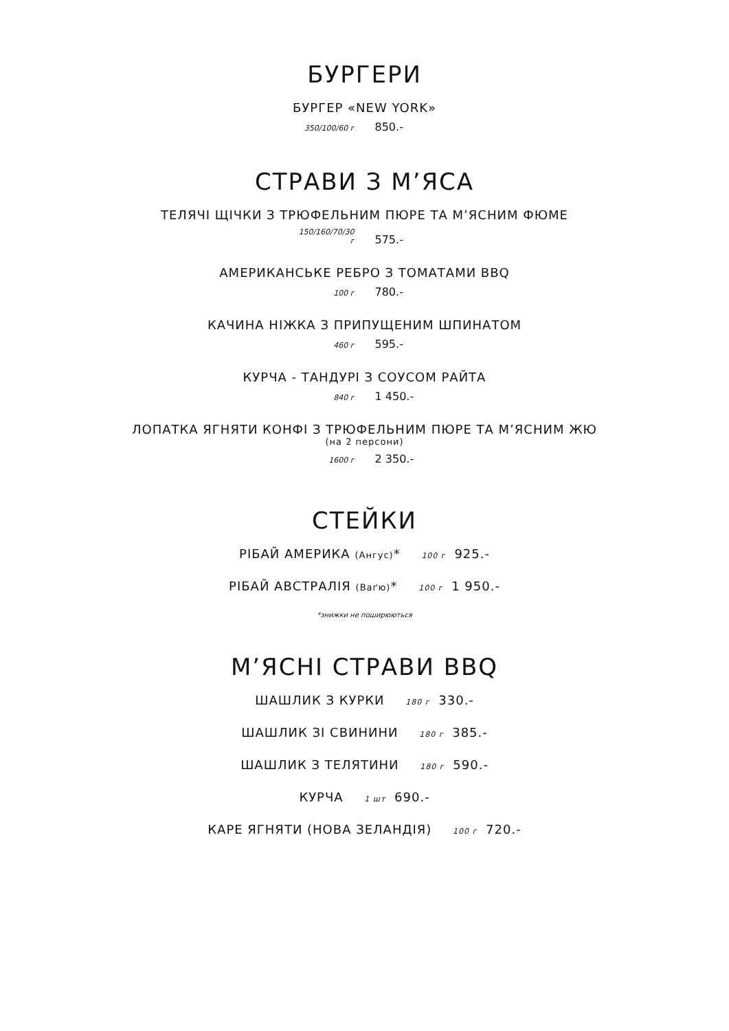БУРГЕРИ
БУРГЕР «NEW YORK»
350/100/60 г 850.-
СТРАВИ З М’ЯСА
ТЕЛЯЧІ ЩІЧКИ З ТРЮФЕЛЬНИМ ПЮРЕ ТА М’ЯСНИМ ФЮМЕ
150/160/70/30 г 575.-
АМЕРИКАНСЬКЕ РЕБРО З ТОМАТАМИ BBQ
100 г 780.-
КАЧИНА НІЖКА З ПРИПУЩЕНИМ ШПИНАТОМ
460 г 595.-
КУРЧА - ТАНДУРІ З СОУСОМ РАЙТА
840 г 1 450.-
ЛОПАТКА ЯГНЯТИ КОНФІ З ТРЮФЕЛЬНИМ ПЮРЕ ТА М’ЯСНИМ ЖЮ
(на 2 персони)
1600 г 2 350.-
СТЕЙКИ
РІБАЙ АМЕРИКА (Ангус)* 100 г 925.-
РІБАЙ АВСТРАЛІЯ (Ваґю)* 100 г 1 950.-
*знижки не поширюються
М’ЯСНІ СТРАВИ BBQ
ШАШЛИК З КУРКИ 180 г 330.-
ШАШЛИК ЗІ СВИНИНИ 180 г 385.-
ШАШЛИК З ТЕЛЯТИНИ 180 г 590.-
КУРЧА 1 шт 690.-
КАРЕ ЯГНЯТИ (НОВА ЗЕЛАНДІЯ) 100 г 720.-